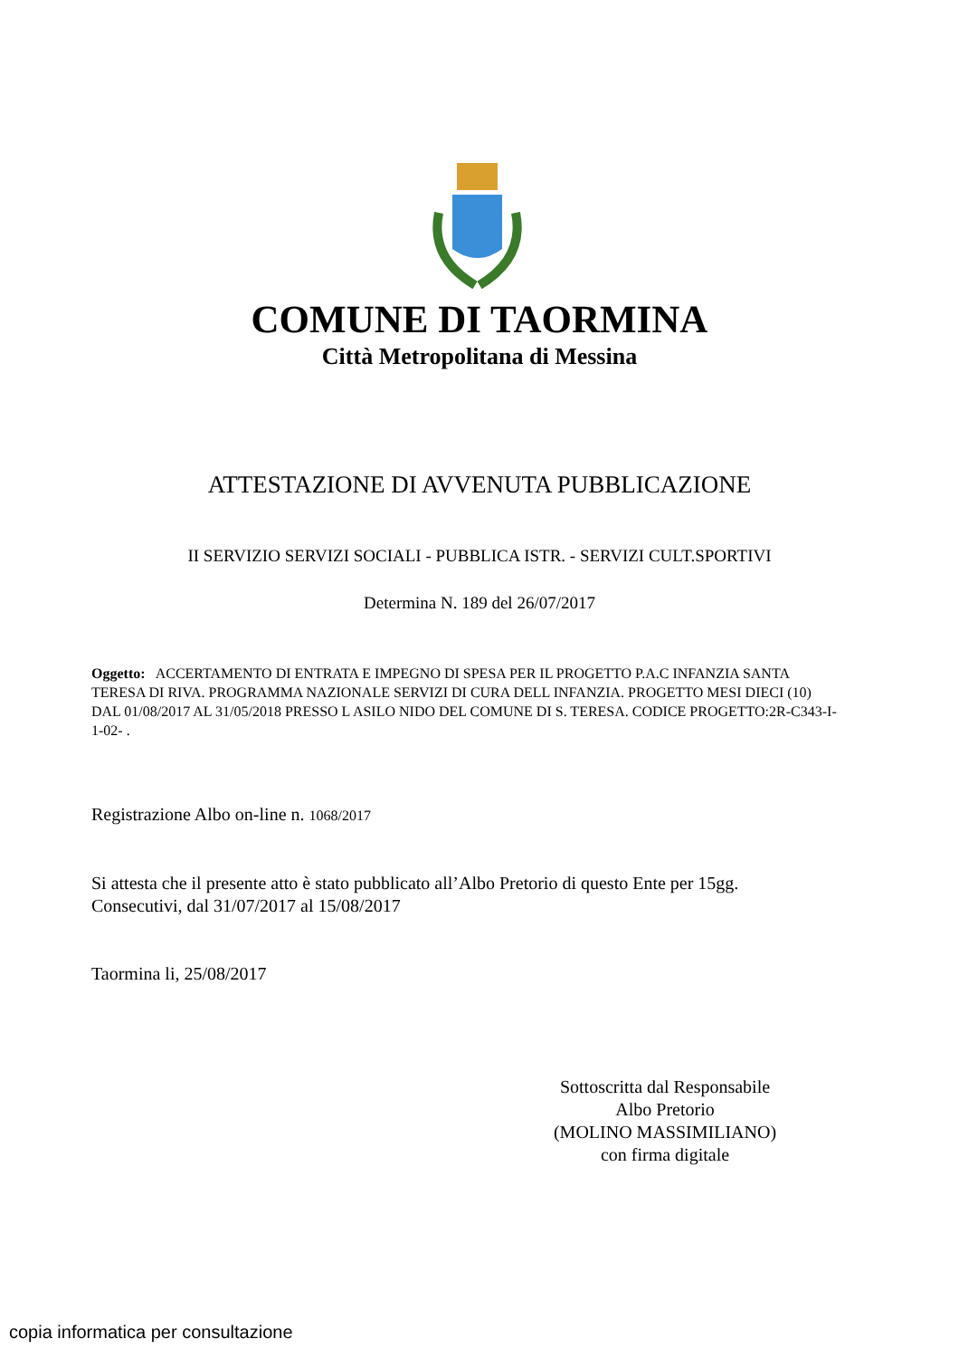COMUNE DI TAORMINA
Città Metropolitana di Messina
ATTESTAZIONE DI AVVENUTA PUBBLICAZIONE
II SERVIZIO SERVIZI SOCIALI - PUBBLICA ISTR. - SERVIZI CULT.SPORTIVI
Determina N. 189 del 26/07/2017
Oggetto: ACCERTAMENTO DI ENTRATA E IMPEGNO DI SPESA PER IL PROGETTO P.A.C INFANZIA SANTA TERESA DI RIVA. PROGRAMMA NAZIONALE SERVIZI DI CURA DELL INFANZIA. PROGETTO MESI DIECI (10) DAL 01/08/2017 AL 31/05/2018 PRESSO L ASILO NIDO DEL COMUNE DI S. TERESA. CODICE PROGETTO:2R-C343-I-1-02- .
Registrazione Albo on-line n. 1068/2017
Si attesta che il presente atto è stato pubblicato all’Albo Pretorio di questo Ente per 15gg.
Consecutivi, dal 31/07/2017 al 15/08/2017
Taormina li, 25/08/2017
Sottoscritta dal Responsabile
Albo Pretorio
(MOLINO MASSIMILIANO)
con firma digitale
copia informatica per consultazione